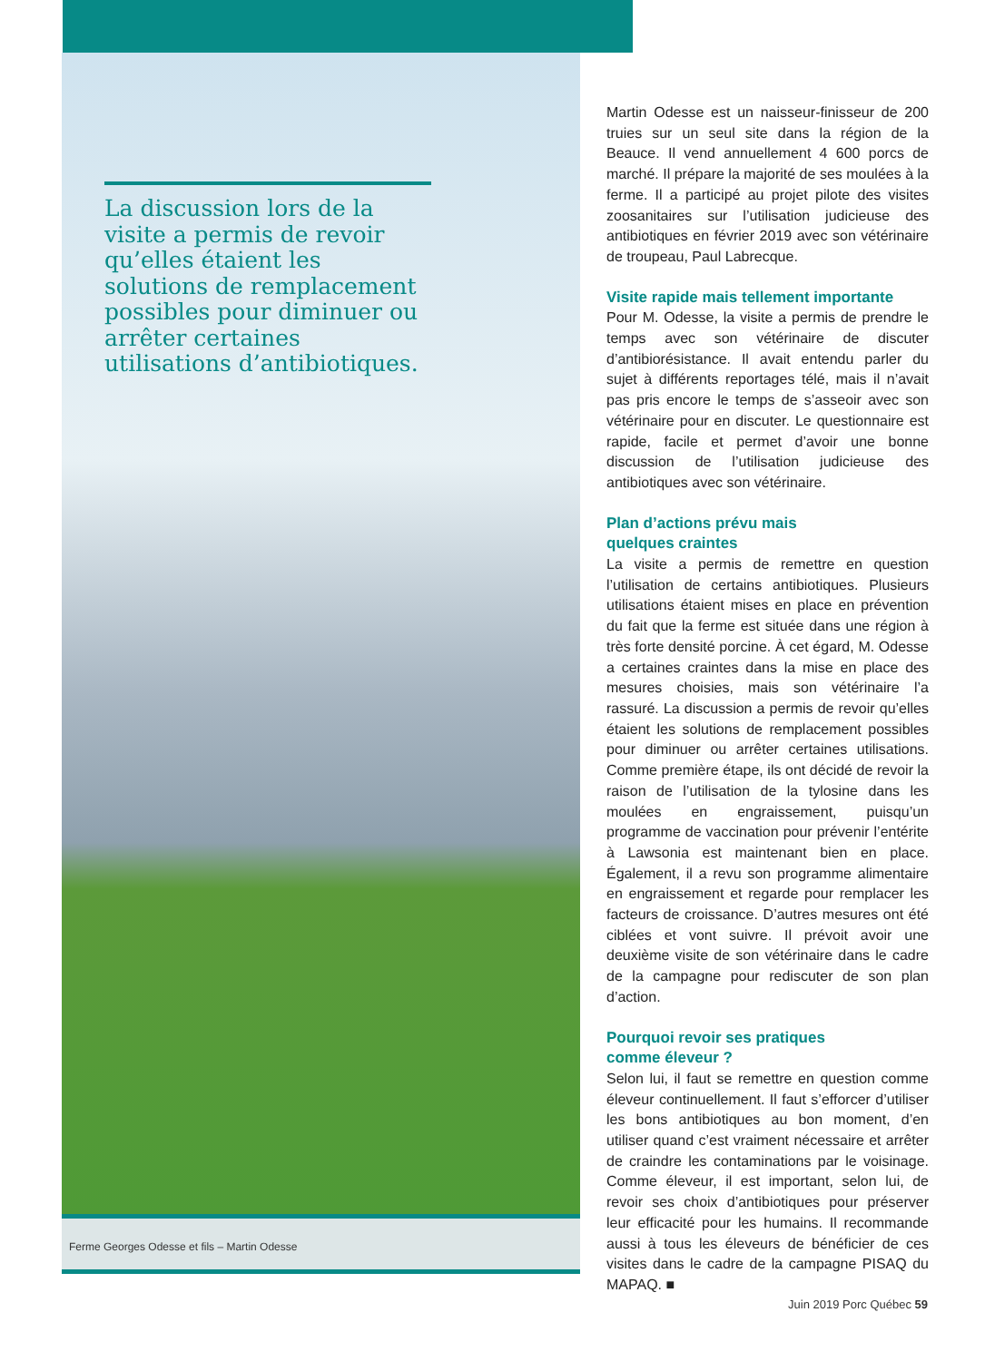La discussion lors de la visite a permis de revoir qu’elles étaient les solutions de remplacement possibles pour diminuer ou arrêter certaines utilisations d’antibiotiques.
Ferme Georges Odesse et fils – Martin Odesse
Martin Odesse est un naisseur-finisseur de 200 truies sur un seul site dans la région de la Beauce. Il vend annuellement 4 600 porcs de marché. Il prépare la majorité de ses moulées à la ferme. Il a participé au projet pilote des visites zoosanitaires sur l’utilisation judicieuse des antibiotiques en février 2019 avec son vétérinaire de troupeau, Paul Labrecque.
Visite rapide mais tellement importante
Pour M. Odesse, la visite a permis de prendre le temps avec son vétérinaire de discuter d’antibiorésistance. Il avait entendu parler du sujet à différents reportages télé, mais il n’avait pas pris encore le temps de s’asseoir avec son vétérinaire pour en discuter. Le questionnaire est rapide, facile et permet d’avoir une bonne discussion de l’utilisation judicieuse des antibiotiques avec son vétérinaire.
Plan d’actions prévu mais
quelques craintes
La visite a permis de remettre en question l’utilisation de certains antibiotiques. Plusieurs utilisations étaient mises en place en prévention du fait que la ferme est située dans une région à très forte densité porcine. À cet égard, M. Odesse a certaines craintes dans la mise en place des mesures choisies, mais son vétérinaire l’a rassuré. La discussion a permis de revoir qu’elles étaient les solutions de remplacement possibles pour diminuer ou arrêter certaines utilisations. Comme première étape, ils ont décidé de revoir la raison de l’utilisation de la tylosine dans les moulées en engraissement, puisqu’un programme de vaccination pour prévenir l’entérite à Lawsonia est maintenant bien en place. Également, il a revu son programme alimentaire en engraissement et regarde pour remplacer les facteurs de croissance. D’autres mesures ont été ciblées et vont suivre. Il prévoit avoir une deuxième visite de son vétérinaire dans le cadre de la campagne pour rediscuter de son plan d’action.
Pourquoi revoir ses pratiques
comme éleveur ?
Selon lui, il faut se remettre en question comme éleveur continuellement. Il faut s’efforcer d’utiliser les bons antibiotiques au bon moment, d’en utiliser quand c’est vraiment nécessaire et arrêter de craindre les contaminations par le voisinage. Comme éleveur, il est important, selon lui, de revoir ses choix d’antibiotiques pour préserver leur efficacité pour les humains. Il recommande aussi à tous les éleveurs de bénéficier de ces visites dans le cadre de la campagne PISAQ du MAPAQ. ■
Juin 2019 Porc Québec 59